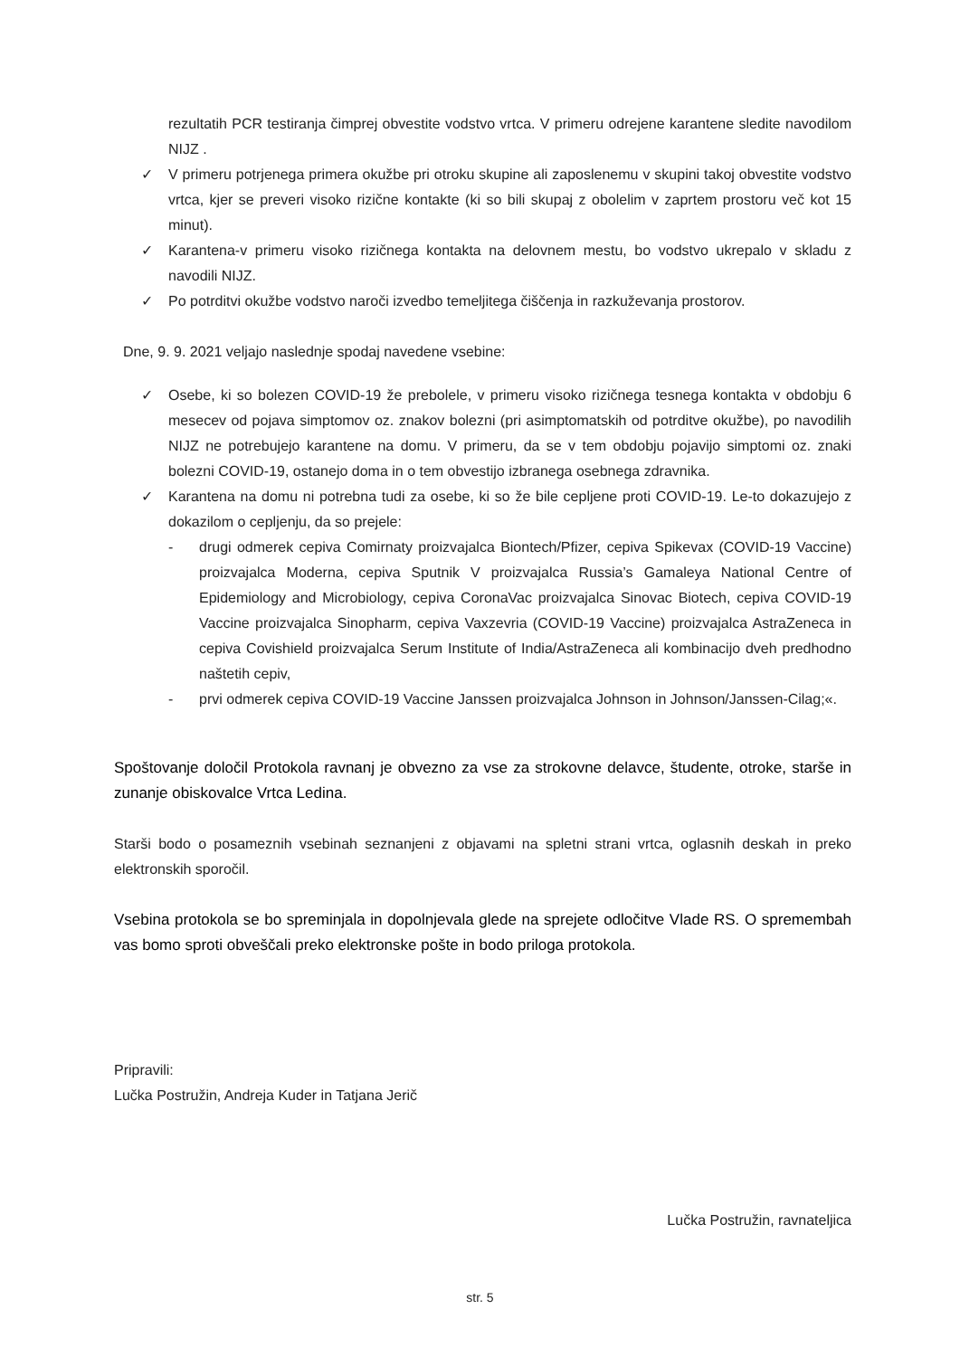rezultatih PCR testiranja čimprej obvestite vodstvo vrtca. V primeru odrejene karantene sledite navodilom NIJZ .
✓ V primeru potrjenega primera okužbe pri otroku skupine ali zaposlenemu v skupini takoj obvestite vodstvo vrtca, kjer se preveri visoko rizične kontakte (ki so bili skupaj z obolelim v zaprtem prostoru več kot 15 minut).
✓ Karantena-v primeru visoko rizičnega kontakta na delovnem mestu, bo vodstvo ukrepalo v skladu z navodili NIJZ.
✓ Po potrditvi okužbe vodstvo naroči izvedbo temeljitega čiščenja in razkuževanja prostorov.
Dne, 9. 9. 2021 veljajo naslednje spodaj navedene vsebine:
✓ Osebe, ki so bolezen COVID-19 že prebolele, v primeru visoko rizičnega tesnega kontakta v obdobju 6 mesecev od pojava simptomov oz. znakov bolezni (pri asimptomatskih od potrditve okužbe), po navodilih NIJZ ne potrebujejo karantene na domu. V primeru, da se v tem obdobju pojavijo simptomi oz. znaki bolezni COVID-19, ostanejo doma in o tem obvestijo izbranega osebnega zdravnika.
✓ Karantena na domu ni potrebna tudi za osebe, ki so že bile cepljene proti COVID-19. Le-to dokazujejo z dokazilom o cepljenju, da so prejele:
- drugi odmerek cepiva Comirnaty proizvajalca Biontech/Pfizer, cepiva Spikevax (COVID-19 Vaccine) proizvajalca Moderna, cepiva Sputnik V proizvajalca Russia’s Gamaleya National Centre of Epidemiology and Microbiology, cepiva CoronaVac proizvajalca Sinovac Biotech, cepiva COVID-19 Vaccine proizvajalca Sinopharm, cepiva Vaxzevria (COVID-19 Vaccine) proizvajalca AstraZeneca in cepiva Covishield proizvajalca Serum Institute of India/AstraZeneca ali kombinacijo dveh predhodno naštetih cepiv,
- prvi odmerek cepiva COVID-19 Vaccine Janssen proizvajalca Johnson in Johnson/Janssen-Cilag;«.
Spoštovanje določil Protokola ravnanj je obvezno za vse za strokovne delavce, študente, otroke, starše in zunanje obiskovalce Vrtca Ledina.
Starši bodo o posameznih vsebinah seznanjeni z objavami na spletni strani vrtca, oglasnih deskah in preko elektronskih sporočil.
Vsebina protokola se bo spreminjala in dopolnjevala glede na sprejete odločitve Vlade RS. O spremembah vas bomo sproti obveščali preko elektronske pošte in bodo priloga protokola.
Pripravili:
Lučka Postružin, Andreja Kuder in Tatjana Jerič
Lučka Postružin, ravnateljica
str. 5